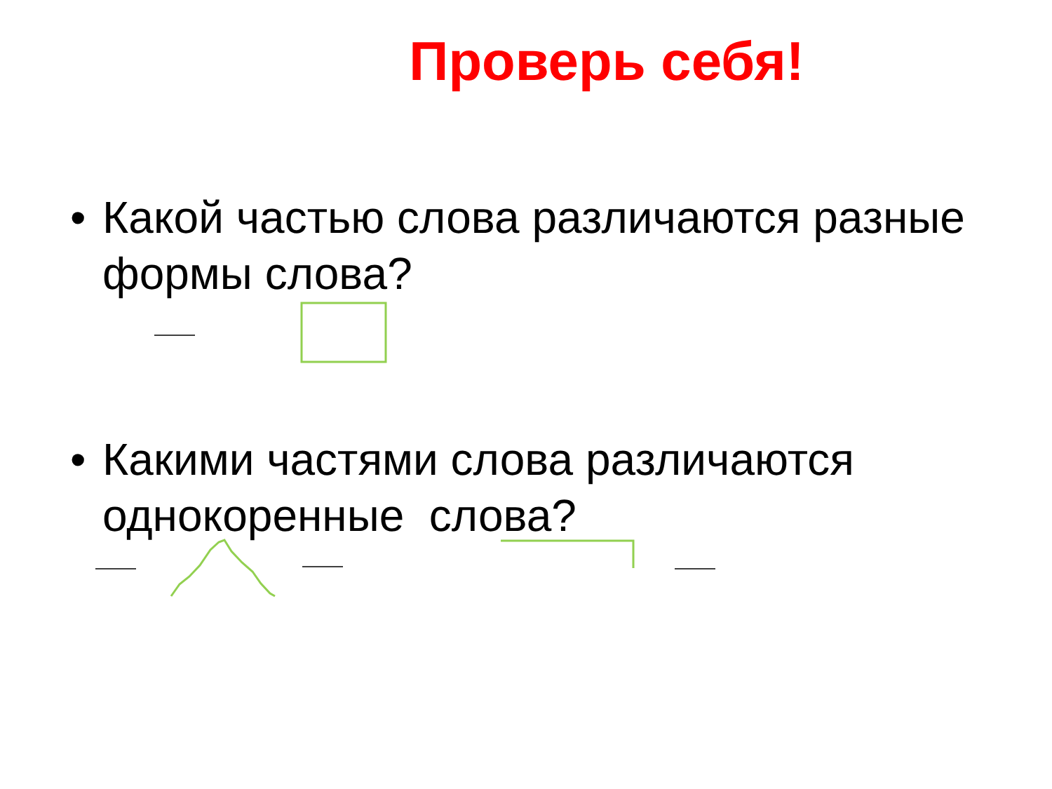Проверь себя!
• Какой частью слова различаются разные формы слова?
• Какими частями слова различаются однокоренные слова?